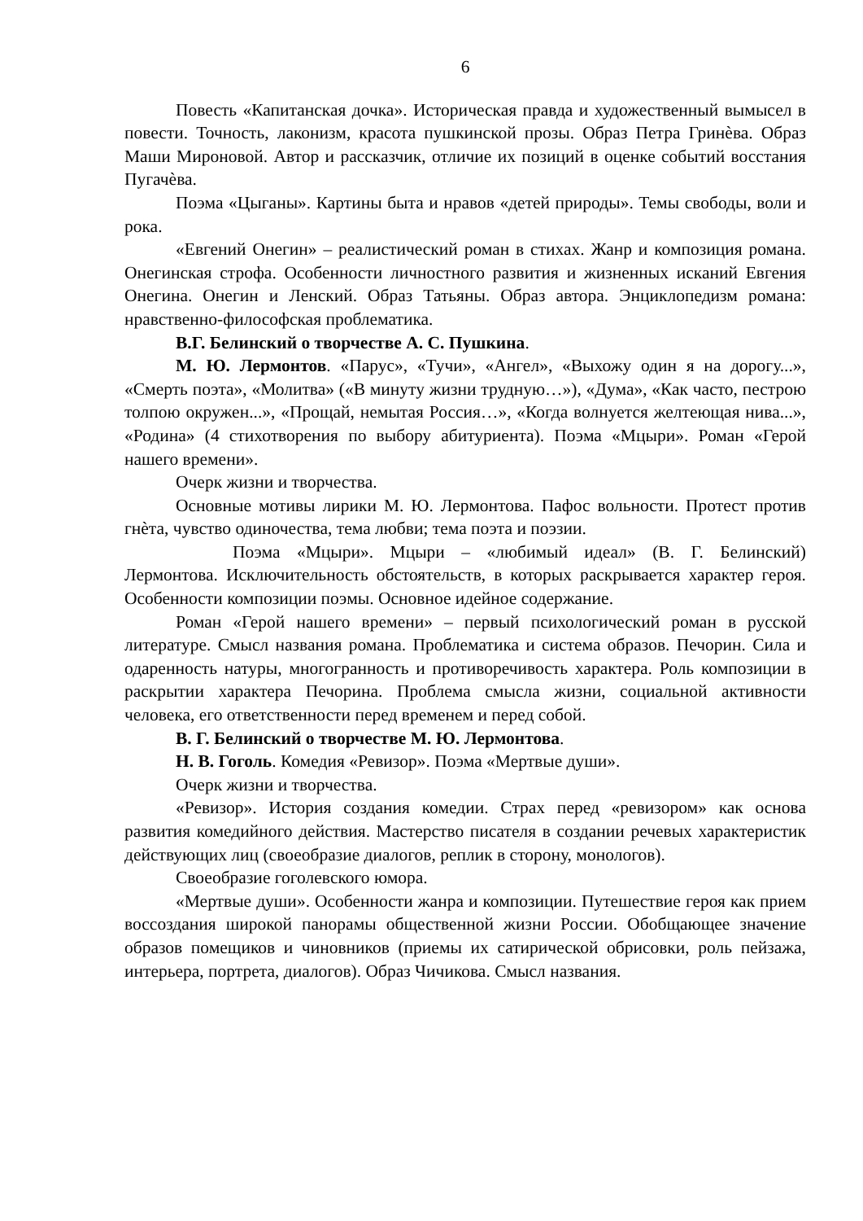6
Повесть «Капитанская дочка». Историческая правда и художественный вымысел в повести. Точность, лаконизм, красота пушкинской прозы. Образ Петра Гринѐва. Образ Маши Мироновой. Автор и рассказчик, отличие их позиций в оценке событий восстания Пугачѐва.
Поэма «Цыганы». Картины быта и нравов «детей природы». Темы свободы, воли и рока.
«Евгений Онегин» – реалистический роман в стихах. Жанр и композиция романа. Онегинская строфа. Особенности личностного развития и жизненных исканий Евгения Онегина. Онегин и Ленский. Образ Татьяны. Образ автора. Энциклопедизм романа: нравственно-философская проблематика.
В.Г. Белинский о творчестве А. С. Пушкина.
М. Ю. Лермонтов. «Парус», «Тучи», «Ангел», «Выхожу один я на дорогу...», «Смерть поэта», «Молитва» («В минуту жизни трудную…»), «Дума», «Как часто, пестрою толпою окружен...», «Прощай, немытая Россия…», «Когда волнуется желтеющая нива...», «Родина» (4 стихотворения по выбору абитуриента). Поэма «Мцыри». Роман «Герой нашего времени».
Очерк жизни и творчества.
Основные мотивы лирики М. Ю. Лермонтова. Пафос вольности. Протест против гнѐта, чувство одиночества, тема любви; тема поэта и поэзии.
Поэма «Мцыри». Мцыри – «любимый идеал» (В. Г. Белинский) Лермонтова. Исключительность обстоятельств, в которых раскрывается характер героя. Особенности композиции поэмы. Основное идейное содержание.
Роман «Герой нашего времени» – первый психологический роман в русской литературе. Смысл названия романа. Проблематика и система образов. Печорин. Сила и одаренность натуры, многогранность и противоречивость характера. Роль композиции в раскрытии характера Печорина. Проблема смысла жизни, социальной активности человека, его ответственности перед временем и перед собой.
В. Г. Белинский о творчестве М. Ю. Лермонтова.
Н. В. Гоголь. Комедия «Ревизор». Поэма «Мертвые души».
Очерк жизни и творчества.
«Ревизор». История создания комедии. Страх перед «ревизором» как основа развития комедийного действия. Мастерство писателя в создании речевых характеристик действующих лиц (своеобразие диалогов, реплик в сторону, монологов).
Своеобразие гоголевского юмора.
«Мертвые души». Особенности жанра и композиции. Путешествие героя как прием воссоздания широкой панорамы общественной жизни России. Обобщающее значение образов помещиков и чиновников (приемы их сатирической обрисовки, роль пейзажа, интерьера, портрета, диалогов). Образ Чичикова. Смысл названия.